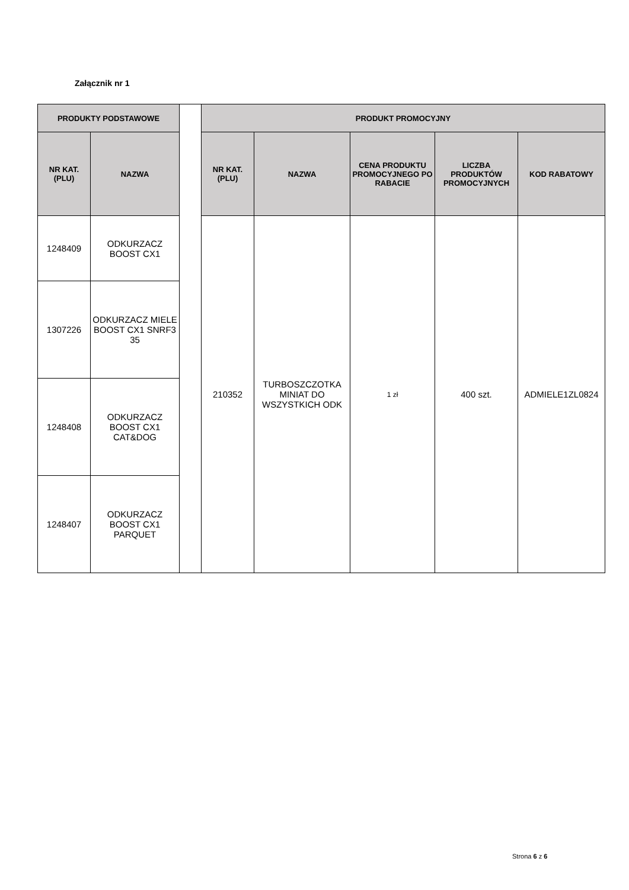Załącznik nr 1
| PRODUKTY PODSTAWOWE | | | PRODUKT PROMOCYJNY | | | | |
| NR KAT. (PLU) | NAZWA | | NR KAT. (PLU) | NAZWA | CENA PRODUKTU PROMOCYJNEGO PO RABACIE | LICZBA PRODUKTÓW PROMOCYJNYCH | KOD RABATOWY |
| 1248409 | ODKURZACZ BOOST CX1 | | 210352 | TURBOSZCZOTKA MINIAT DO WSZYSTKICH ODK | 1 zł | 400 szt. | ADMIELE1ZL0824 |
| 1307226 | ODKURZACZ MIELE BOOST CX1 SNRF3 35 | | | | | | |
| 1248408 | ODKURZACZ BOOST CX1 CAT&DOG | | | | | | |
| 1248407 | ODKURZACZ BOOST CX1 PARQUET | | | | | | |
Strona 6 z 6